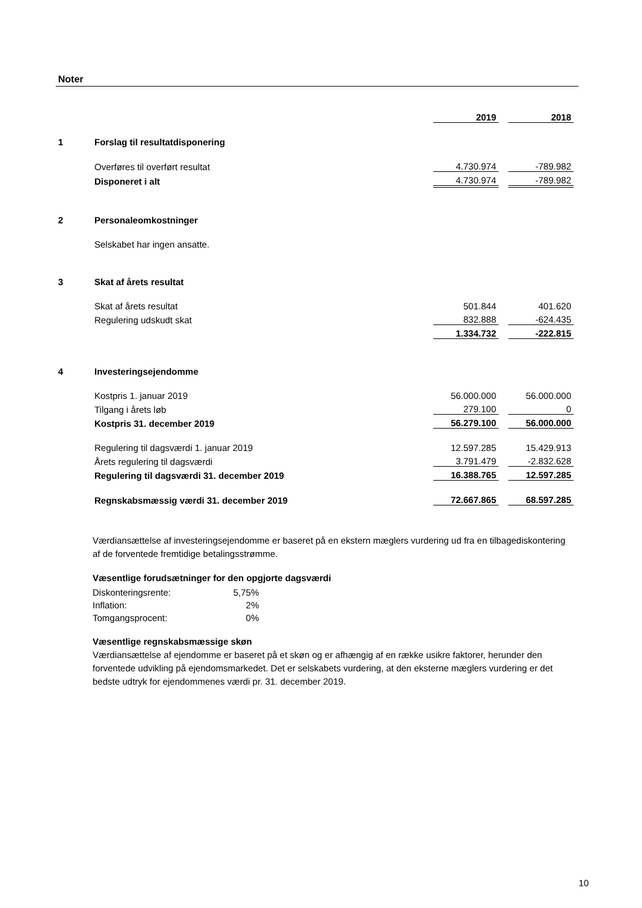Noter
| | | 2019 | | 2018 |
| 1 | Forslag til resultatdisponering | | | |
| | Overføres til overført resultat | 4.730.974 | | -789.982 |
| | Disponeret i alt | 4.730.974 | | -789.982 |
| 2 | Personaleomkostninger | | | |
| | Selskabet har ingen ansatte. | | | |
| 3 | Skat af årets resultat | | | |
| | Skat af årets resultat | 501.844 | | 401.620 |
| | Regulering udskudt skat | 832.888 | | -624.435 |
| | | 1.334.732 | | -222.815 |
| 4 | Investeringsejendomme | | | |
| | Kostpris 1. januar 2019 | 56.000.000 | | 56.000.000 |
| | Tilgang i årets løb | 279.100 | | 0 |
| | Kostpris 31. december 2019 | 56.279.100 | | 56.000.000 |
| | Regulering til dagsværdi 1. januar 2019 | 12.597.285 | | 15.429.913 |
| | Årets regulering til dagsværdi | 3.791.479 | | -2.832.628 |
| | Regulering til dagsværdi 31. december 2019 | 16.388.765 | | 12.597.285 |
| | Regnskabsmæssig værdi 31. december 2019 | 72.667.865 | | 68.597.285 |
Værdiansættelse af investeringsejendomme er baseret på en ekstern mæglers vurdering ud fra en tilbagediskontering af de forventede fremtidige betalingsstrømme.
Væsentlige forudsætninger for den opgjorte dagsværdi
| Diskonteringsrente: | 5,75% |
| Inflation: | 2% |
| Tomgangsprocent: | 0% |
Væsentlige regnskabsmæssige skøn
Værdiansættelse af ejendomme er baseret på et skøn og er afhængig af en række usikre faktorer, herunder den forventede udvikling på ejendomsmarkedet. Det er selskabets vurdering, at den eksterne mæglers vurdering er det bedste udtryk for ejendommenes værdi pr. 31. december 2019.
10